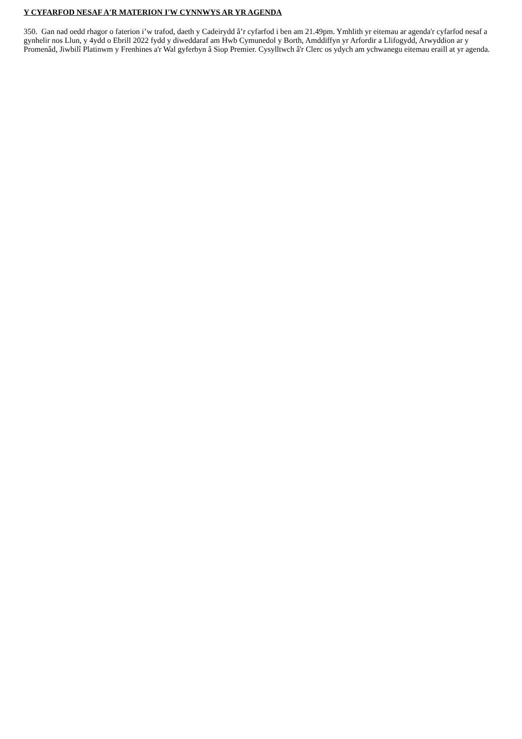Y CYFARFOD NESAF A'R MATERION I'W CYNNWYS AR YR AGENDA
350. Gan nad oedd rhagor o faterion i’w trafod, daeth y Cadeirydd â’r cyfarfod i ben am 21.49pm. Ymhlith yr eitemau ar agenda'r cyfarfod nesaf a gynhelir nos Llun, y 4ydd o Ebrill 2022 fydd y diweddaraf am Hwb Cymunedol y Borth, Amddiffyn yr Arfordir a Llifogydd, Arwyddion ar y Promenâd, Jiwbilî Platinwm y Frenhines a'r Wal gyferbyn â Siop Premier. Cysylltwch â'r Clerc os ydych am ychwanegu eitemau eraill at yr agenda.